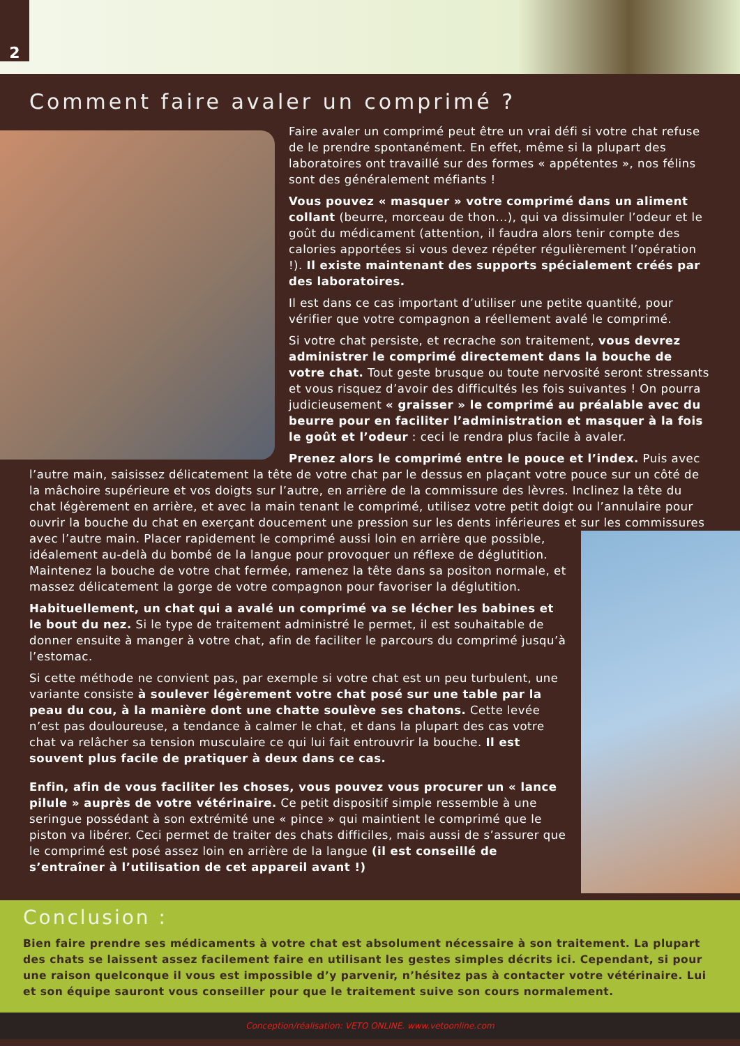2
Comment faire avaler un comprimé ?
Faire avaler un comprimé peut être un vrai défi si votre chat refuse de le prendre spontanément. En effet, même si la plupart des laboratoires ont travaillé sur des formes « appétentes », nos félins sont des généralement méfiants !
Vous pouvez « masquer » votre comprimé dans un aliment collant (beurre, morceau de thon...), qui va dissimuler l’odeur et le goût du médicament (attention, il faudra alors tenir compte des calories apportées si vous devez répéter régulièrement l’opération !). Il existe maintenant des supports spécialement créés par des laboratoires.
Il est dans ce cas important d’utiliser une petite quantité, pour vérifier que votre compagnon a réellement avalé le comprimé.
Si votre chat persiste, et recrache son traitement, vous devrez administrer le comprimé directement dans la bouche de votre chat. Tout geste brusque ou toute nervosité seront stressants et vous risquez d’avoir des difficultés les fois suivantes ! On pourra judicieusement « graisser » le comprimé au préalable avec du beurre pour en faciliter l’administration et masquer à la fois le goût et l’odeur : ceci le rendra plus facile à avaler.
Prenez alors le comprimé entre le pouce et l’index. Puis avec l’autre main, saisissez délicatement la tête de votre chat par le dessus en plaçant votre pouce sur un côté de la mâchoire supérieure et vos doigts sur l’autre, en arrière de la commissure des lèvres. Inclinez la tête du chat légèrement en arrière, et avec la main tenant le comprimé, utilisez votre petit doigt ou l’annulaire pour ouvrir la bouche du chat en exerçant doucement une pression sur les dents inférieures et sur les commissures avec l’autre main. Placer rapidement le comprimé aussi loin en arrière que possible, idéalement au-delà du bombé de la langue pour provoquer un réflexe de déglutition. Maintenez la bouche de votre chat fermée, ramenez la tête dans sa positon normale, et massez délicatement la gorge de votre compagnon pour favoriser la déglutition.
Habituellement, un chat qui a avalé un comprimé va se lécher les babines et le bout du nez. Si le type de traitement administré le permet, il est souhaitable de donner ensuite à manger à votre chat, afin de faciliter le parcours du comprimé jusqu’à l’estomac.
Si cette méthode ne convient pas, par exemple si votre chat est un peu turbulent, une variante consiste à soulever légèrement votre chat posé sur une table par la peau du cou, à la manière dont une chatte soulève ses chatons. Cette levée n’est pas douloureuse, a tendance à calmer le chat, et dans la plupart des cas votre chat va relâcher sa tension musculaire ce qui lui fait entrouvrir la bouche. Il est souvent plus facile de pratiquer à deux dans ce cas.
Enfin, afin de vous faciliter les choses, vous pouvez vous procurer un « lance pilule » auprès de votre vétérinaire. Ce petit dispositif simple ressemble à une seringue possédant à son extrémité une « pince » qui maintient le comprimé que le piston va libérer. Ceci permet de traiter des chats difficiles, mais aussi de s’assurer que le comprimé est posé assez loin en arrière de la langue (il est conseillé de s’entraîner à l’utilisation de cet appareil avant !)
Conclusion :
Bien faire prendre ses médicaments à votre chat est absolument nécessaire à son traitement. La plupart des chats se laissent assez facilement faire en utilisant les gestes simples décrits ici. Cependant, si pour une raison quelconque il vous est impossible d’y parvenir, n’hésitez pas à contacter votre vétérinaire. Lui et son équipe sauront vous conseiller pour que le traitement suive son cours normalement.
Conception/réalisation: VETO ONLINE. www.vetoonline.com